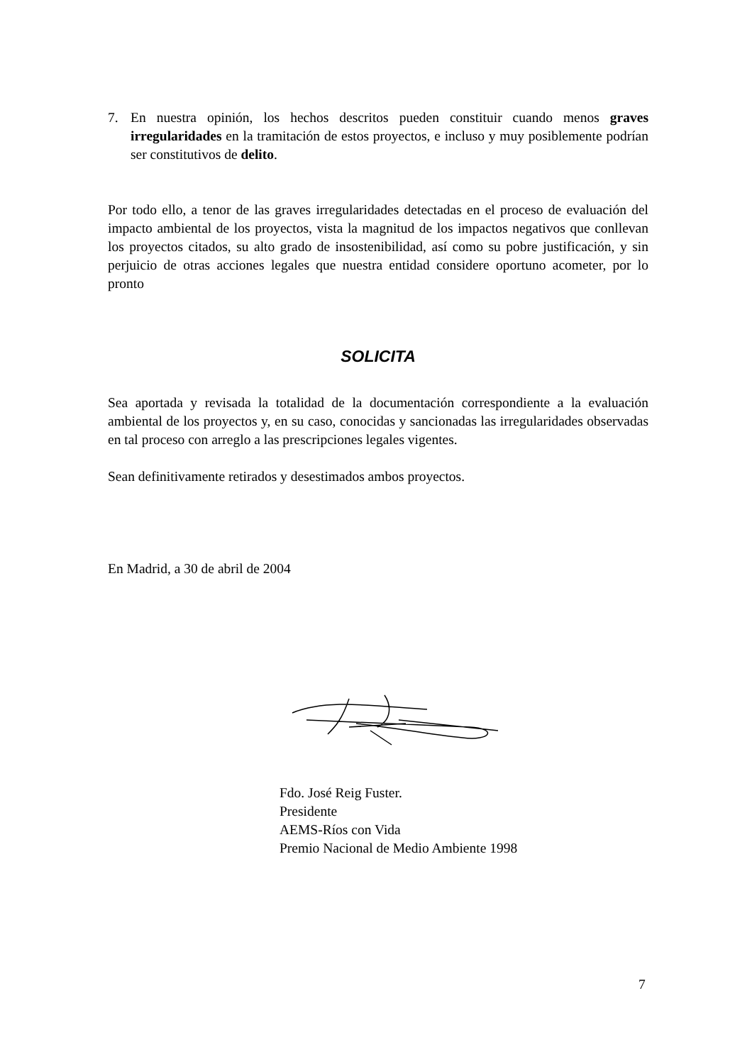7. En nuestra opinión, los hechos descritos pueden constituir cuando menos graves irregularidades en la tramitación de estos proyectos, e incluso y muy posiblemente podrían ser constitutivos de delito.
Por todo ello, a tenor de las graves irregularidades detectadas en el proceso de evaluación del impacto ambiental de los proyectos, vista la magnitud de los impactos negativos que conllevan los proyectos citados, su alto grado de insostenibilidad, así como su pobre justificación, y sin perjuicio de otras acciones legales que nuestra entidad considere oportuno acometer, por lo pronto
SOLICITA
Sea aportada y revisada la totalidad de la documentación correspondiente a la evaluación ambiental de los proyectos y, en su caso, conocidas y sancionadas las irregularidades observadas en tal proceso con arreglo a las prescripciones legales vigentes.
Sean definitivamente retirados y desestimados ambos proyectos.
En Madrid, a 30 de abril de 2004
Fdo. José Reig Fuster.
Presidente
AEMS-Ríos con Vida
Premio Nacional de Medio Ambiente 1998
7